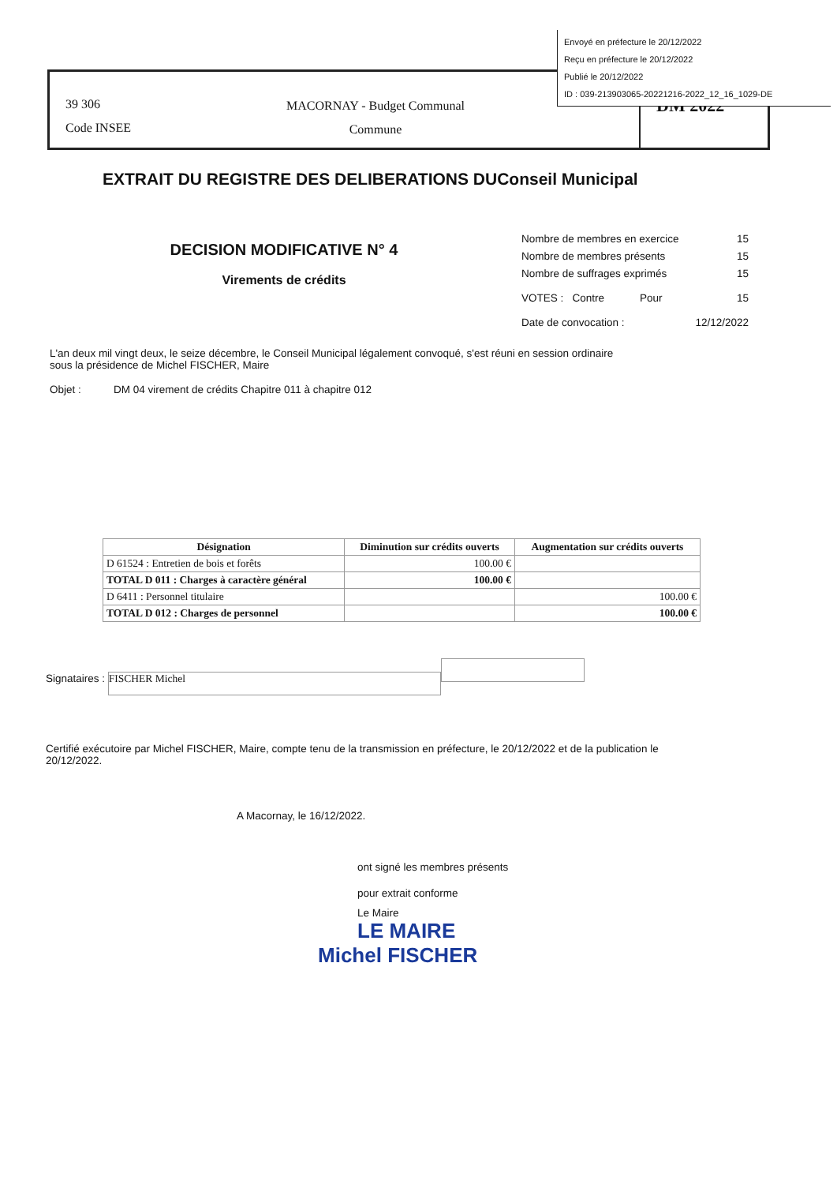Envoyé en préfecture le 20/12/2022
Reçu en préfecture le 20/12/2022
Publié le 20/12/2022
ID : 039-213903065-20221216-2022_12_16_1029-DE
39 306
Code INSEE
MACORNAY - Budget Communal
Commune
DM 2022
EXTRAIT DU REGISTRE DES DELIBERATIONS DUConseil Municipal
DECISION MODIFICATIVE N° 4
Virements de crédits
| Nombre de membres en exercice | 15 |
| Nombre de membres présents | 15 |
| Nombre de suffrages exprimés | 15 |
| VOTES : Contre Pour | 15 |
| Date de convocation : | 12/12/2022 |
L'an deux mil vingt deux, le seize décembre, le Conseil Municipal légalement convoqué, s'est réuni en session ordinaire sous la présidence de Michel FISCHER, Maire
Objet : DM 04 virement de crédits Chapitre 011 à chapitre 012
| Désignation | Diminution sur crédits ouverts | Augmentation sur crédits ouverts |
| --- | --- | --- |
| D 61524 : Entretien de bois et forêts | 100.00 € | |
| TOTAL D 011 : Charges à caractère général | 100.00 € | |
| D 6411 : Personnel titulaire | | 100.00 € |
| TOTAL D 012 : Charges de personnel | | 100.00 € |
Signataires : FISCHER Michel
Certifié exécutoire par Michel FISCHER, Maire, compte tenu de la transmission en préfecture, le 20/12/2022 et de la publication le 20/12/2022.
A Macornay, le 16/12/2022.
ont signé les membres présents
pour extrait conforme
Le Maire
LE MAIRE
Michel FISCHER